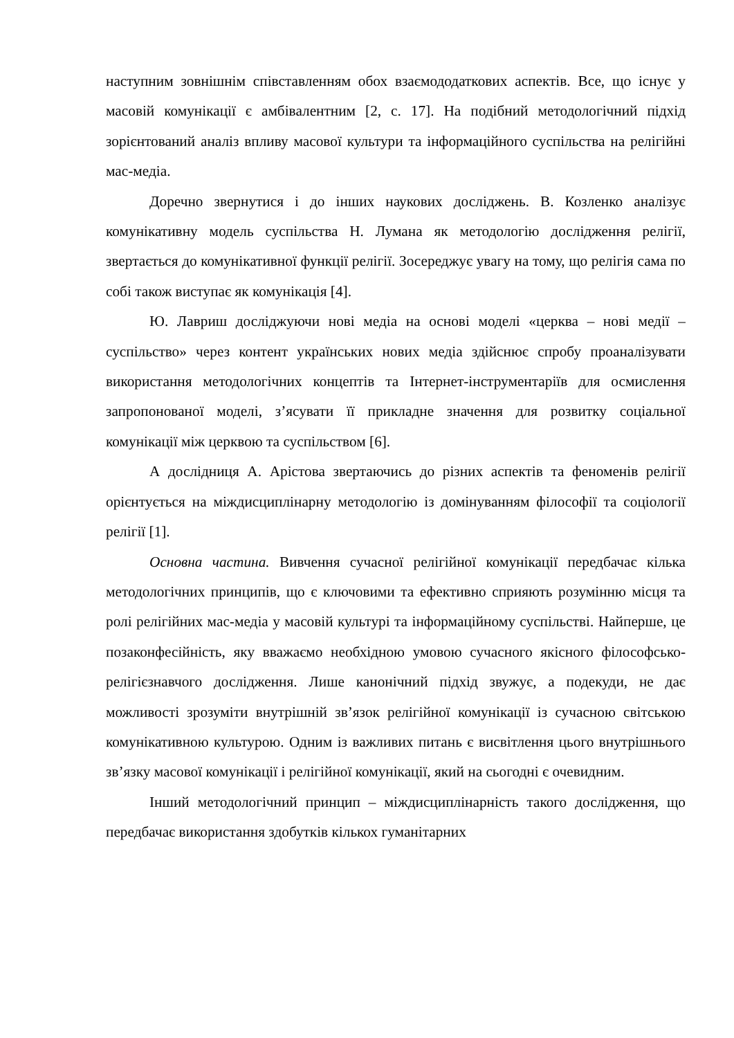наступним зовнішнім співставленням обох взаємододаткових аспектів. Все, що існує у масовій комунікації є амбівалентним [2, с. 17]. На подібний методологічний підхід зорієнтований аналіз впливу масової культури та інформаційного суспільства на релігійні мас-медіа.
Доречно звернутися і до інших наукових досліджень. В. Козленко аналізує комунікативну модель суспільства Н. Лумана як методологію дослідження релігії, звертається до комунікативної функції релігії. Зосереджує увагу на тому, що релігія сама по собі також виступає як комунікація [4].
Ю. Лавриш досліджуючи нові медіа на основі моделі «церква – нові медії – суспільство» через контент українських нових медіа здійснює спробу проаналізувати використання методологічних концептів та Інтернет-інструментаріїв для осмислення запропонованої моделі, з’ясувати її прикладне значення для розвитку соціальної комунікації між церквою та суспільством [6].
А дослідниця А. Арістова звертаючись до різних аспектів та феноменів релігії орієнтується на міждисциплінарну методологію із домінуванням філософії та соціології релігії [1].
Основна частина. Вивчення сучасної релігійної комунікації передбачає кілька методологічних принципів, що є ключовими та ефективно сприяють розумінню місця та ролі релігійних мас-медіа у масовій культурі та інформаційному суспільстві. Найперше, це позаконфесійність, яку вважаємо необхідною умовою сучасного якісного філософсько-релігієзнавчого дослідження. Лише канонічний підхід звужує, а подекуди, не дає можливості зрозуміти внутрішній зв’язок релігійної комунікації із сучасною світською комунікативною культурою. Одним із важливих питань є висвітлення цього внутрішнього зв’язку масової комунікації і релігійної комунікації, який на сьогодні є очевидним.
Інший методологічний принцип – міждисциплінарність такого дослідження, що передбачає використання здобутків кількох гуманітарних